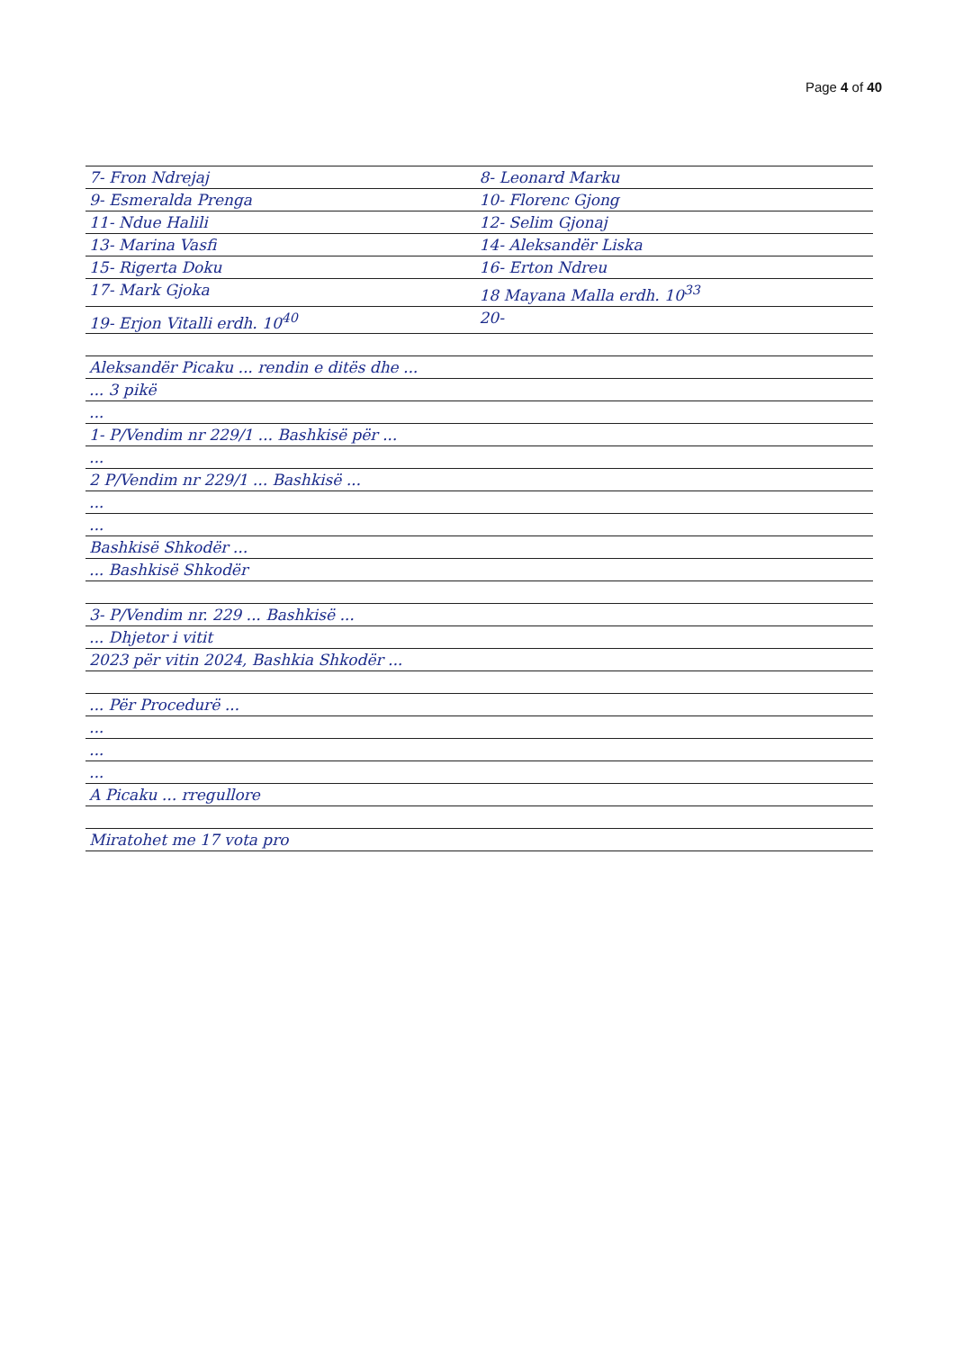Page 4 of 40
7- Fron Ndrejaj 8- Leonard Marku
9- Esmeralda Prenga 10- Florenc Gjong
11- Ndue Halili 12- Selim Gjonaj
13- Marina Vasfi 14- Aleksandër Liska
15- Rigerta Doku 16- Erton Ndreu
17- Mark Gjoka 18 Mayana Malla erdh. 10<sup>33</sup>
19- Erjon Vitalli erdh. 10<sup>40</sup> 20-
Aleksandër Picaku ... rendin e ditës dhe ...
... 3 pikë
...
1- P/Vendim nr 229/1 ... Bashkisë për ...
...
2 P/Vendim nr 229/1 ... Bashkisë ...
...
...
Bashkisë Shkodër ...
... Bashkisë Shkodër
3- P/Vendim nr. 229 ... Bashkisë ...
... Dhjetor i vitit
2023 për vitin 2024, Bashkia Shkodër ...
... Për Procedurë ...
...
...
...
A Picaku ... rregullore
Miratohet me 17 vota pro